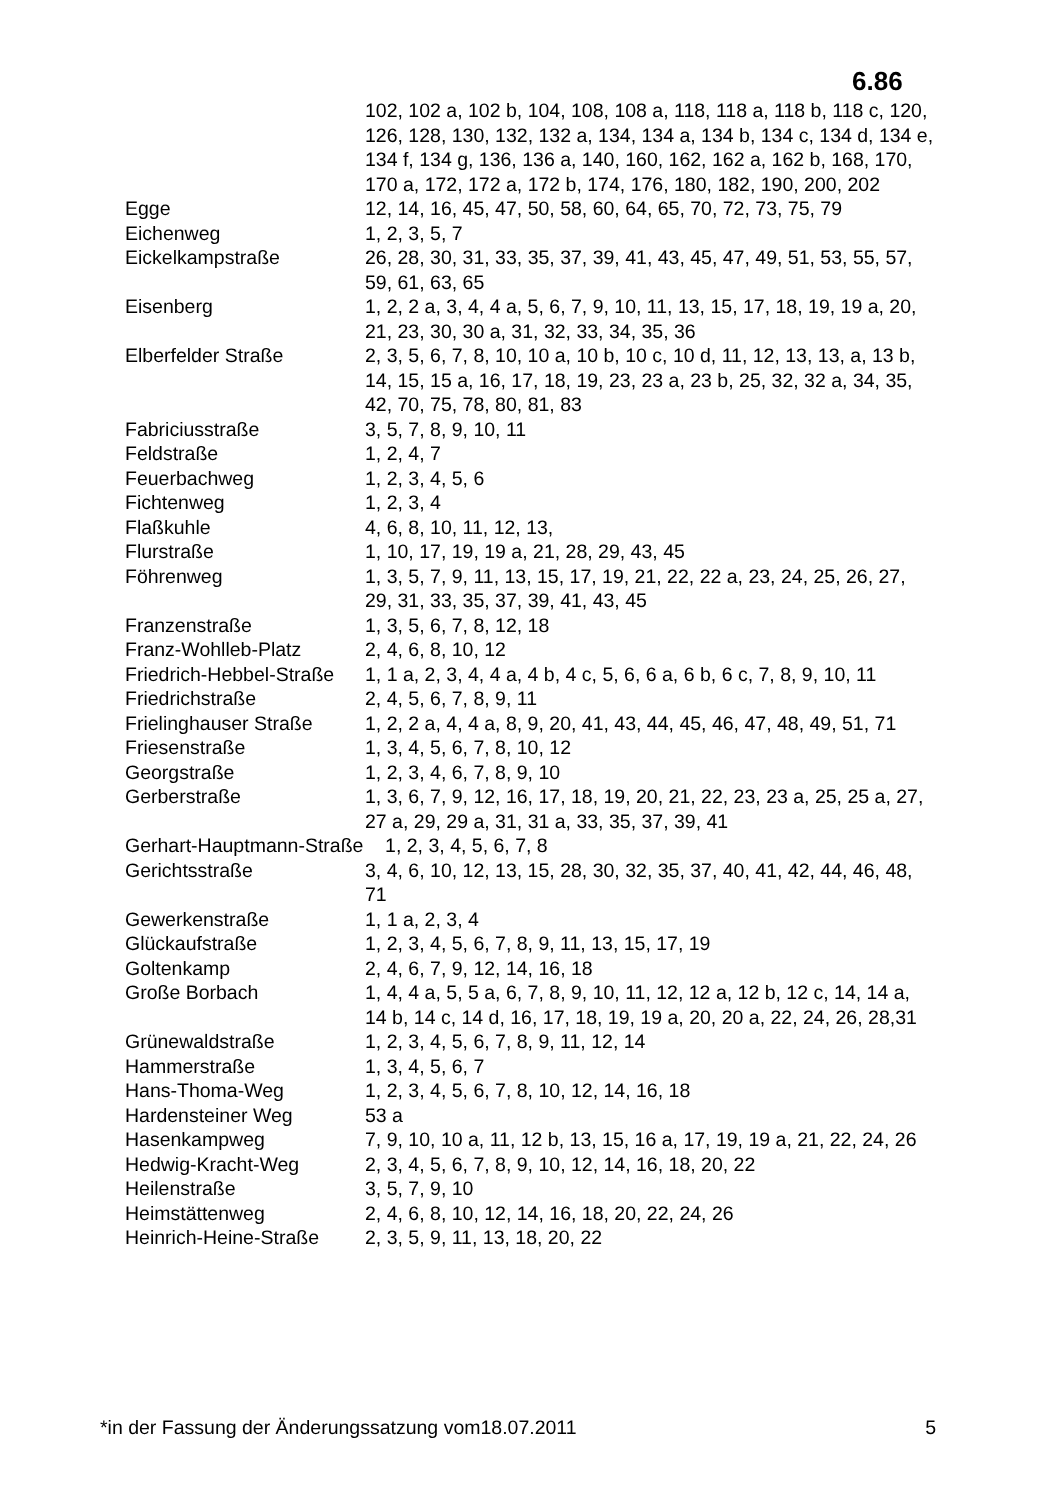6.86
| | 102, 102 a, 102 b, 104, 108, 108 a, 118, 118 a, 118 b, 118 c, 120, 126, 128, 130, 132, 132 a, 134, 134 a, 134 b, 134 c, 134 d, 134 e, 134 f, 134 g, 136, 136 a, 140, 160, 162, 162 a, 162 b, 168, 170, 170 a, 172, 172 a, 172 b, 174, 176, 180, 182, 190, 200, 202 |
| Egge | 12, 14, 16, 45, 47, 50, 58, 60, 64, 65, 70, 72, 73, 75, 79 |
| Eichenweg | 1, 2, 3, 5, 7 |
| Eickelkampstraße | 26, 28, 30, 31, 33, 35, 37, 39, 41, 43, 45, 47, 49, 51, 53, 55, 57, 59, 61, 63, 65 |
| Eisenberg | 1, 2, 2 a, 3, 4, 4 a, 5, 6, 7, 9, 10, 11, 13, 15, 17, 18, 19, 19 a, 20, 21, 23, 30, 30 a, 31, 32, 33, 34, 35, 36 |
| Elberfelder Straße | 2, 3, 5, 6, 7, 8, 10, 10 a, 10 b, 10 c, 10 d, 11, 12, 13, 13, a, 13 b, 14, 15, 15 a, 16, 17, 18, 19, 23, 23 a, 23 b, 25, 32, 32 a, 34, 35, 42, 70, 75, 78, 80, 81, 83 |
| Fabriciusstraße | 3, 5, 7, 8, 9, 10, 11 |
| Feldstraße | 1, 2, 4, 7 |
| Feuerbachweg | 1, 2, 3, 4, 5, 6 |
| Fichtenweg | 1, 2, 3, 4 |
| Flaßkuhle | 4, 6, 8, 10, 11, 12, 13, |
| Flurstraße | 1, 10, 17, 19, 19 a, 21, 28, 29, 43, 45 |
| Föhrenweg | 1, 3, 5, 7, 9, 11, 13, 15, 17, 19, 21, 22, 22 a, 23, 24, 25, 26, 27, 29, 31, 33, 35, 37, 39, 41, 43, 45 |
| Franzenstraße | 1, 3, 5, 6, 7, 8, 12, 18 |
| Franz-Wohlleb-Platz | 2, 4, 6, 8, 10, 12 |
| Friedrich-Hebbel-Straße | 1, 1 a, 2, 3, 4, 4 a, 4 b, 4 c, 5, 6, 6 a, 6 b, 6 c, 7, 8, 9, 10, 11 |
| Friedrichstraße | 2, 4, 5, 6, 7, 8, 9, 11 |
| Frielinghauser Straße | 1, 2, 2 a, 4, 4 a, 8, 9, 20, 41, 43, 44, 45, 46, 47, 48, 49, 51, 71 |
| Friesenstraße | 1, 3, 4, 5, 6, 7, 8, 10, 12 |
| Georgstraße | 1, 2, 3, 4, 6, 7, 8, 9, 10 |
| Gerberstraße | 1, 3, 6, 7, 9, 12, 16, 17, 18, 19, 20, 21, 22, 23, 23 a, 25, 25 a, 27, 27 a, 29, 29 a, 31, 31 a, 33, 35, 37, 39, 41 |
| Gerhart-Hauptmann-Straße 1, 2, 3, 4, 5, 6, 7, 8 | |
| Gerichtsstraße | 3, 4, 6, 10, 12, 13, 15, 28, 30, 32, 35, 37, 40, 41, 42, 44, 46, 48, 71 |
| Gewerkenstraße | 1, 1 a, 2, 3, 4 |
| Glückaufstraße | 1, 2, 3, 4, 5, 6, 7, 8, 9, 11, 13, 15, 17, 19 |
| Goltenkamp | 2, 4, 6, 7, 9, 12, 14, 16, 18 |
| Große Borbach | 1, 4, 4 a, 5, 5 a, 6, 7, 8, 9, 10, 11, 12, 12 a, 12 b, 12 c, 14, 14 a, 14 b, 14 c, 14 d, 16, 17, 18, 19, 19 a, 20, 20 a, 22, 24, 26, 28,31 |
| Grünewaldstraße | 1, 2, 3, 4, 5, 6, 7, 8, 9, 11, 12, 14 |
| Hammerstraße | 1, 3, 4, 5, 6, 7 |
| Hans-Thoma-Weg | 1, 2, 3, 4, 5, 6, 7, 8, 10, 12, 14, 16, 18 |
| Hardensteiner Weg | 53 a |
| Hasenkampweg | 7, 9, 10, 10 a, 11, 12 b, 13, 15, 16 a, 17, 19, 19 a, 21, 22, 24, 26 |
| Hedwig-Kracht-Weg | 2, 3, 4, 5, 6, 7, 8, 9, 10, 12, 14, 16, 18, 20, 22 |
| Heilenstraße | 3, 5, 7, 9, 10 |
| Heimstättenweg | 2, 4, 6, 8, 10, 12, 14, 16, 18, 20, 22, 24, 26 |
| Heinrich-Heine-Straße | 2, 3, 5, 9, 11, 13, 18, 20, 22 |
*in der Fassung der Änderungssatzung vom18.07.2011 5